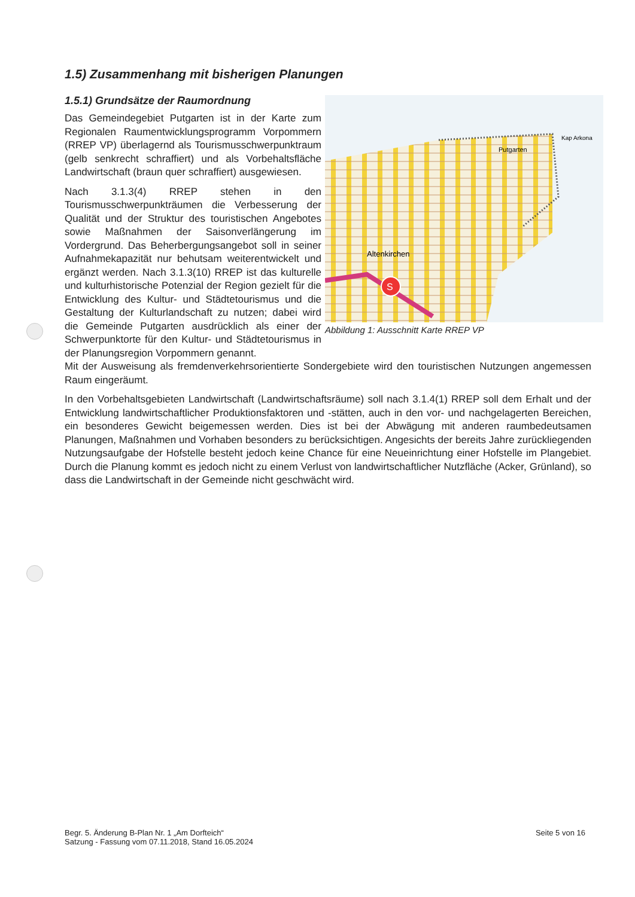1.5) Zusammenhang mit bisherigen Planungen
1.5.1) Grundsätze der Raumordnung
S
Putgarten
Altenkirchen
Kap Arkona
Abbildung 1: Ausschnitt Karte RREP VP
Das Gemeindegebiet Putgarten ist in der Karte zum Regionalen Raumentwicklungsprogramm Vorpommern (RREP VP) überlagernd als Tourismusschwerpunktraum (gelb senkrecht schraffiert) und als Vorbehaltsfläche Landwirtschaft (braun quer schraffiert) ausgewiesen.
Nach 3.1.3(4) RREP stehen in den Tourismusschwerpunkträumen die Verbesserung der Qualität und der Struktur des touristischen Angebotes sowie Maßnahmen der Saisonverlängerung im Vordergrund. Das Beherbergungsangebot soll in seiner Aufnahmekapazität nur behutsam weiterentwickelt und ergänzt werden. Nach 3.1.3(10) RREP ist das kulturelle und kulturhistorische Potenzial der Region gezielt für die Entwicklung des Kultur- und Städtetourismus und die Gestaltung der Kulturlandschaft zu nutzen; dabei wird die Gemeinde Putgarten ausdrücklich als einer der Schwerpunktorte für den Kultur- und Städtetourismus in der Planungsregion Vorpommern genannt.
Mit der Ausweisung als fremdenverkehrsorientierte Sondergebiete wird den touristischen Nutzungen angemessen Raum eingeräumt.
In den Vorbehaltsgebieten Landwirtschaft (Landwirtschaftsräume) soll nach 3.1.4(1) RREP soll dem Erhalt und der Entwicklung landwirtschaftlicher Produktionsfaktoren und -stätten, auch in den vor- und nachgelagerten Bereichen, ein besonderes Gewicht beigemessen werden. Dies ist bei der Abwägung mit anderen raumbedeutsamen Planungen, Maßnahmen und Vorhaben besonders zu berücksichtigen. Angesichts der bereits Jahre zurückliegenden Nutzungsaufgabe der Hofstelle besteht jedoch keine Chance für eine Neueinrichtung einer Hofstelle im Plangebiet. Durch die Planung kommt es jedoch nicht zu einem Verlust von landwirtschaftlicher Nutzfläche (Acker, Grünland), so dass die Landwirtschaft in der Gemeinde nicht geschwächt wird.
Begr. 5. Änderung B-Plan Nr. 1 „Am Dorfteich“
Satzung - Fassung vom 07.11.2018, Stand 16.05.2024
Seite 5 von 16